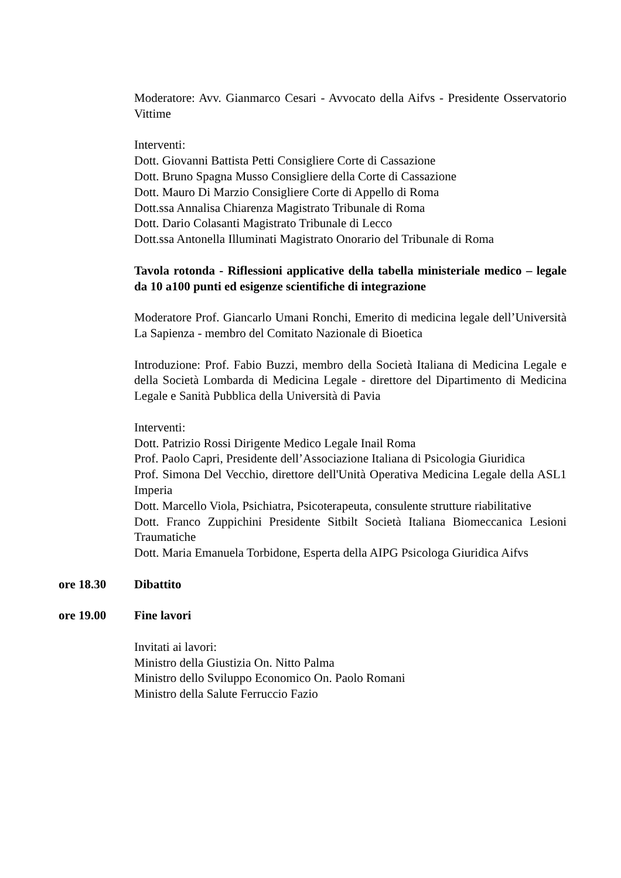Moderatore: Avv. Gianmarco Cesari - Avvocato della Aifvs - Presidente Osservatorio Vittime
Interventi:
Dott. Giovanni Battista Petti Consigliere Corte di Cassazione
Dott. Bruno Spagna Musso Consigliere della Corte di Cassazione
Dott. Mauro Di Marzio Consigliere Corte di Appello di Roma
Dott.ssa Annalisa Chiarenza Magistrato Tribunale di Roma
Dott. Dario Colasanti Magistrato Tribunale di Lecco
Dott.ssa Antonella Illuminati Magistrato Onorario del Tribunale di Roma
Tavola rotonda - Riflessioni applicative della tabella ministeriale medico – legale da 10 a100 punti ed esigenze scientifiche di integrazione
Moderatore Prof. Giancarlo Umani Ronchi, Emerito di medicina legale dell’Università La Sapienza - membro del Comitato Nazionale di Bioetica
Introduzione: Prof. Fabio Buzzi, membro della Società Italiana di Medicina Legale e della Società Lombarda di Medicina Legale - direttore del Dipartimento di Medicina Legale e Sanità Pubblica della Università di Pavia
Interventi:
Dott. Patrizio Rossi Dirigente Medico Legale Inail Roma
Prof. Paolo Capri, Presidente dell’Associazione Italiana di Psicologia Giuridica
Prof. Simona Del Vecchio, direttore dell'Unità Operativa Medicina Legale della ASL1 Imperia
Dott. Marcello Viola, Psichiatra, Psicoterapeuta, consulente strutture riabilitative
Dott. Franco Zuppichini Presidente Sitbilt Società Italiana Biomeccanica Lesioni Traumatiche
Dott. Maria Emanuela Torbidone, Esperta della AIPG Psicologa Giuridica Aifvs
ore 18.30 Dibattito
ore 19.00 Fine lavori
Invitati ai lavori:
Ministro della Giustizia On. Nitto Palma
Ministro dello Sviluppo Economico On. Paolo Romani
Ministro della Salute Ferruccio Fazio